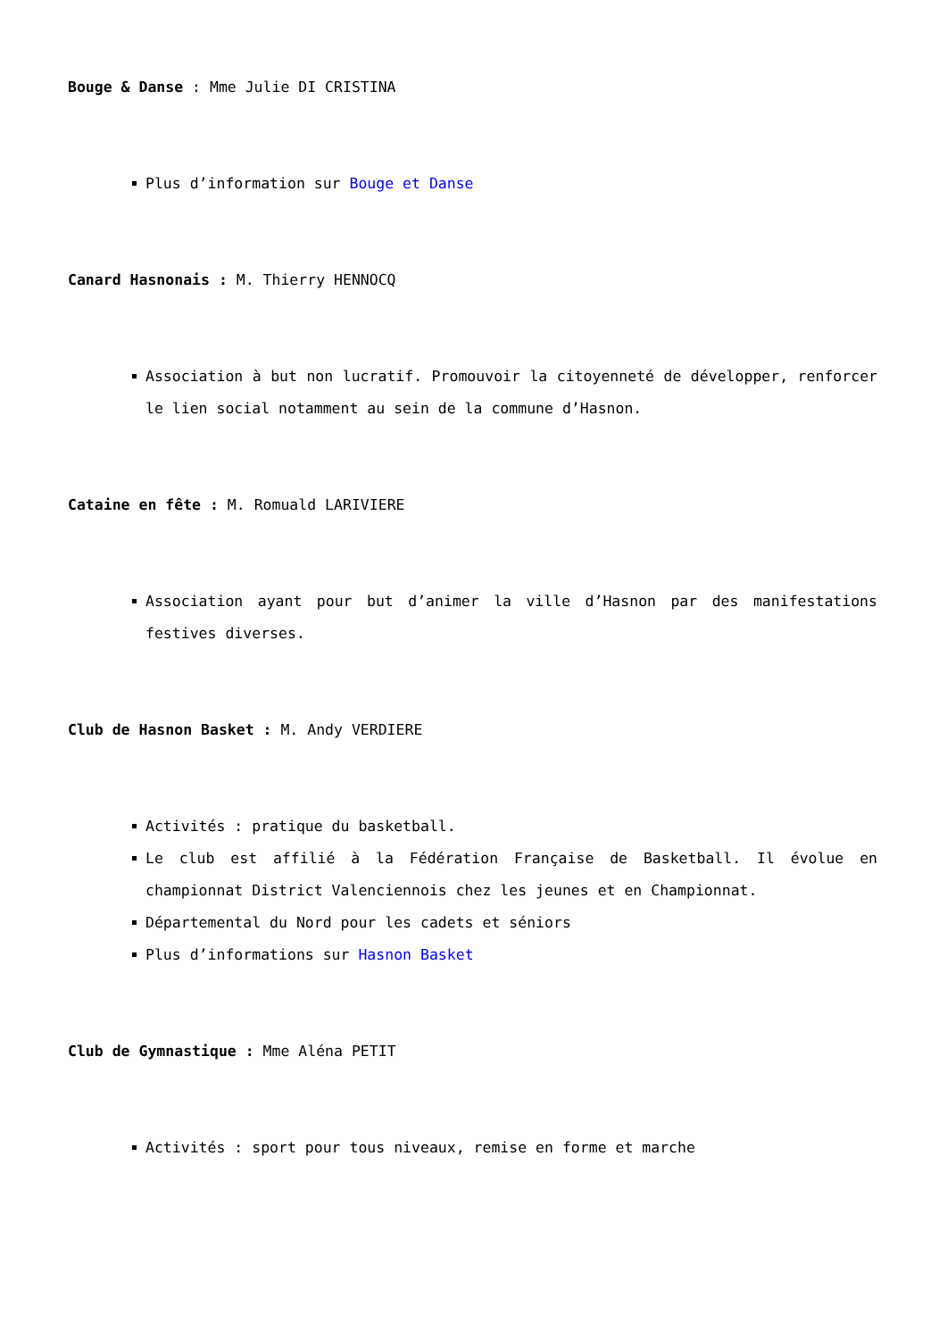Bouge & Danse : Mme Julie DI CRISTINA
Plus d’information sur Bouge et Danse
Canard Hasnonais : M. Thierry HENNOCQ
Association à but non lucratif. Promouvoir la citoyenneté de développer, renforcer le lien social notamment au sein de la commune d’Hasnon.
Cataine en fête : M. Romuald LARIVIERE
Association ayant pour but d’animer la ville d’Hasnon par des manifestations festives diverses.
Club de Hasnon Basket : M. Andy VERDIERE
Activités : pratique du basketball.
Le club est affilié à la Fédération Française de Basketball. Il évolue en championnat District Valenciennois chez les jeunes et en Championnat.
Départemental du Nord pour les cadets et séniors
Plus d’informations sur Hasnon Basket
Club de Gymnastique : Mme Aléna PETIT
Activités : sport pour tous niveaux, remise en forme et marche